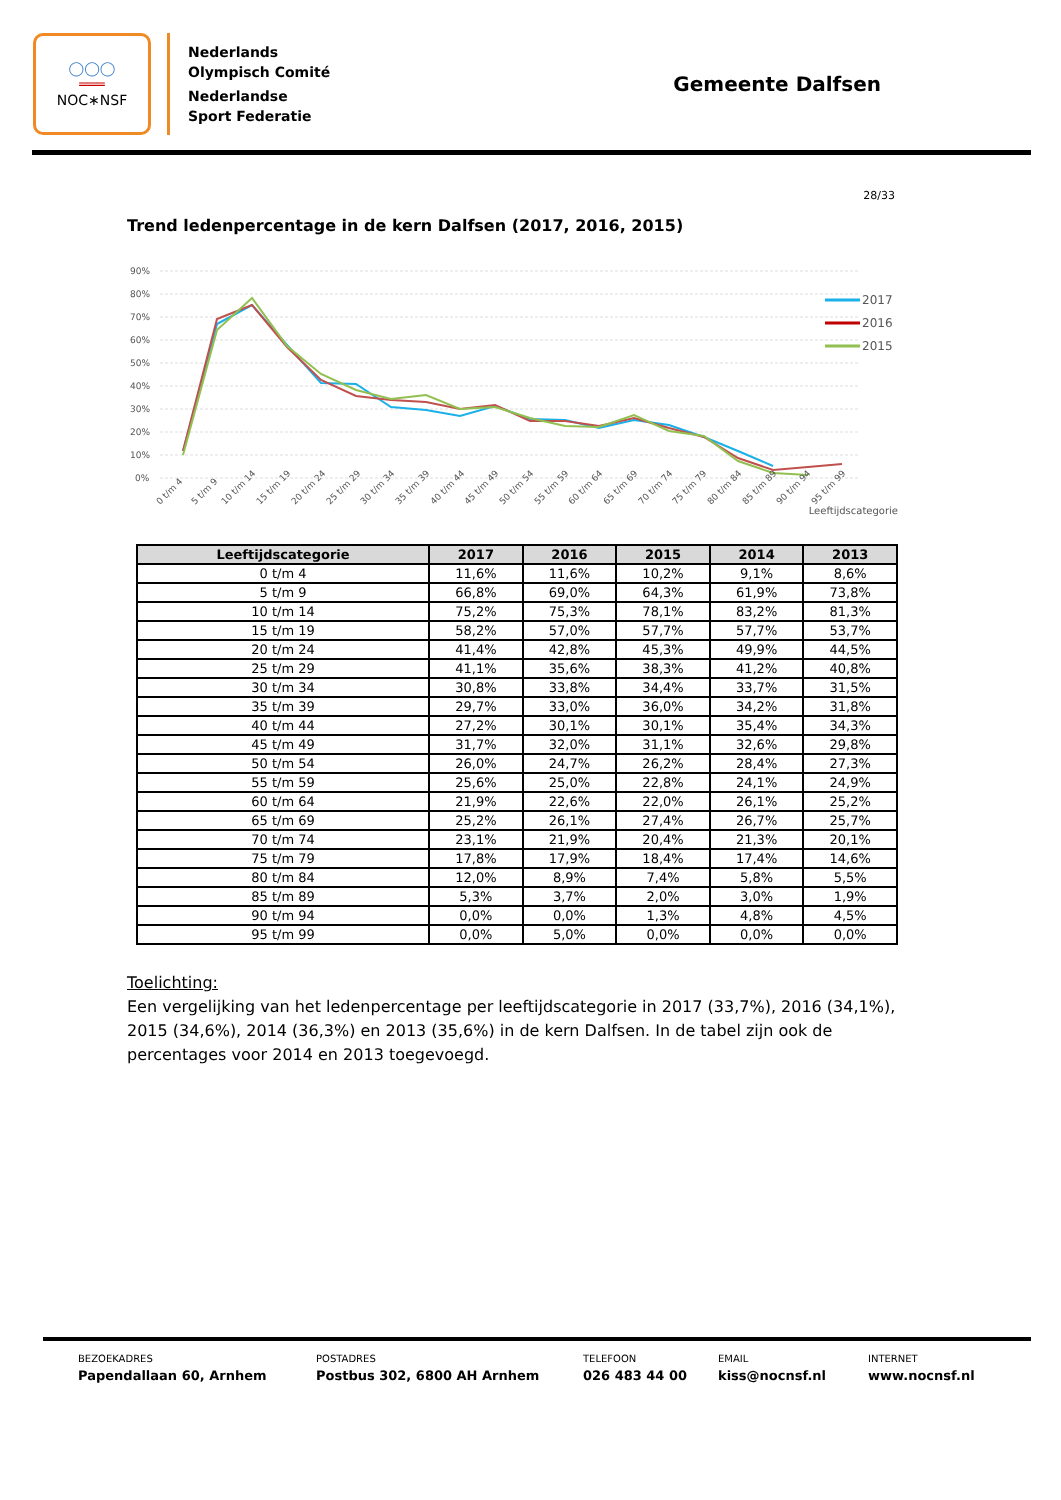◯◯◯
═══
NOC∗NSF
Nederlands
Olympisch Comité
Nederlandse
Sport Federatie
Gemeente Dalfsen
28/33
Trend ledenpercentage in de kern Dalfsen (2017, 2016, 2015)
90%
80%
70%
60%
50%
40%
30%
20%
10%
0%
0 t/m 4
5 t/m 9
10 t/m 14
15 t/m 19
20 t/m 24
25 t/m 29
30 t/m 34
35 t/m 39
40 t/m 44
45 t/m 49
50 t/m 54
55 t/m 59
60 t/m 64
65 t/m 69
70 t/m 74
75 t/m 79
80 t/m 84
85 t/m 89
90 t/m 94
95 t/m 99
2017
2016
2015
Leeftijdscategorie
| Leeftijdscategorie | 2017 | 2016 | 2015 | 2014 | 2013 |
| --- | --- | --- | --- | --- | --- |
| 0 t/m 4 | 11,6% | 11,6% | 10,2% | 9,1% | 8,6% |
| 5 t/m 9 | 66,8% | 69,0% | 64,3% | 61,9% | 73,8% |
| 10 t/m 14 | 75,2% | 75,3% | 78,1% | 83,2% | 81,3% |
| 15 t/m 19 | 58,2% | 57,0% | 57,7% | 57,7% | 53,7% |
| 20 t/m 24 | 41,4% | 42,8% | 45,3% | 49,9% | 44,5% |
| 25 t/m 29 | 41,1% | 35,6% | 38,3% | 41,2% | 40,8% |
| 30 t/m 34 | 30,8% | 33,8% | 34,4% | 33,7% | 31,5% |
| 35 t/m 39 | 29,7% | 33,0% | 36,0% | 34,2% | 31,8% |
| 40 t/m 44 | 27,2% | 30,1% | 30,1% | 35,4% | 34,3% |
| 45 t/m 49 | 31,7% | 32,0% | 31,1% | 32,6% | 29,8% |
| 50 t/m 54 | 26,0% | 24,7% | 26,2% | 28,4% | 27,3% |
| 55 t/m 59 | 25,6% | 25,0% | 22,8% | 24,1% | 24,9% |
| 60 t/m 64 | 21,9% | 22,6% | 22,0% | 26,1% | 25,2% |
| 65 t/m 69 | 25,2% | 26,1% | 27,4% | 26,7% | 25,7% |
| 70 t/m 74 | 23,1% | 21,9% | 20,4% | 21,3% | 20,1% |
| 75 t/m 79 | 17,8% | 17,9% | 18,4% | 17,4% | 14,6% |
| 80 t/m 84 | 12,0% | 8,9% | 7,4% | 5,8% | 5,5% |
| 85 t/m 89 | 5,3% | 3,7% | 2,0% | 3,0% | 1,9% |
| 90 t/m 94 | 0,0% | 0,0% | 1,3% | 4,8% | 4,5% |
| 95 t/m 99 | 0,0% | 5,0% | 0,0% | 0,0% | 0,0% |
Toelichting:
Een vergelijking van het ledenpercentage per leeftijdscategorie in 2017 (33,7%), 2016 (34,1%), 2015 (34,6%), 2014 (36,3%) en 2013 (35,6%) in de kern Dalfsen. In de tabel zijn ook de percentages voor 2014 en 2013 toegevoegd.
BEZOEKADRES
Papendallaan 60, Arnhem
POSTADRES
Postbus 302, 6800 AH Arnhem
TELEFOON
026 483 44 00
EMAIL
kiss@nocnsf.nl
INTERNET
www.nocnsf.nl